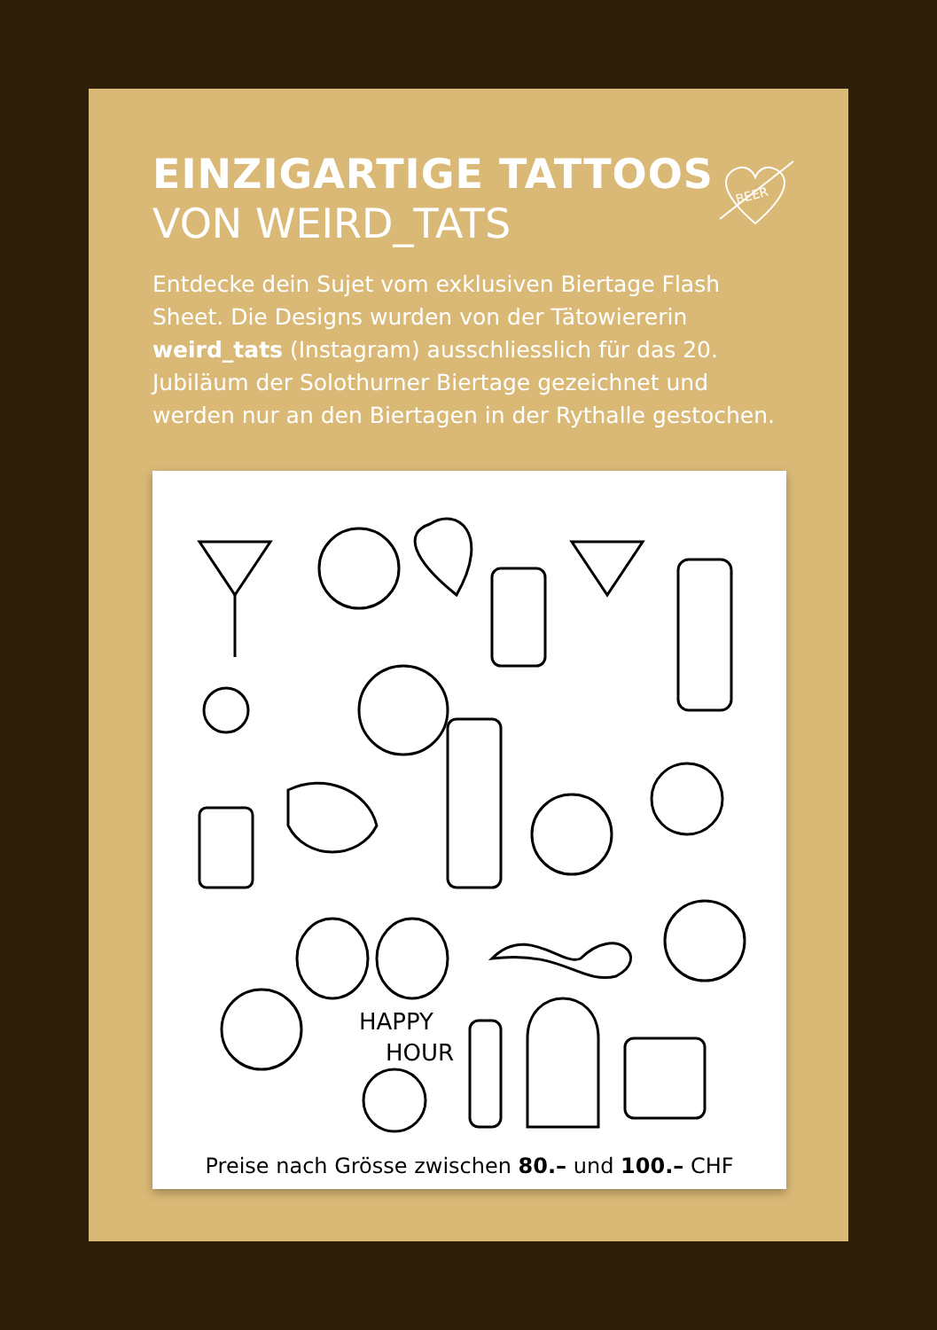BEER
EINZIGARTIGE TATTOOS
VON WEIRD_TATS
Entdecke dein Sujet vom exklusiven Biertage Flash Sheet. Die Designs wurden von der Tätowiererin weird_tats (Instagram) ausschliesslich für das 20. Jubiläum der Solothurner Biertage gezeichnet und werden nur an den Biertagen in der Rythalle gestochen.
HAPPY
HOUR
Preise nach Grösse zwischen 80.– und 100.– CHF